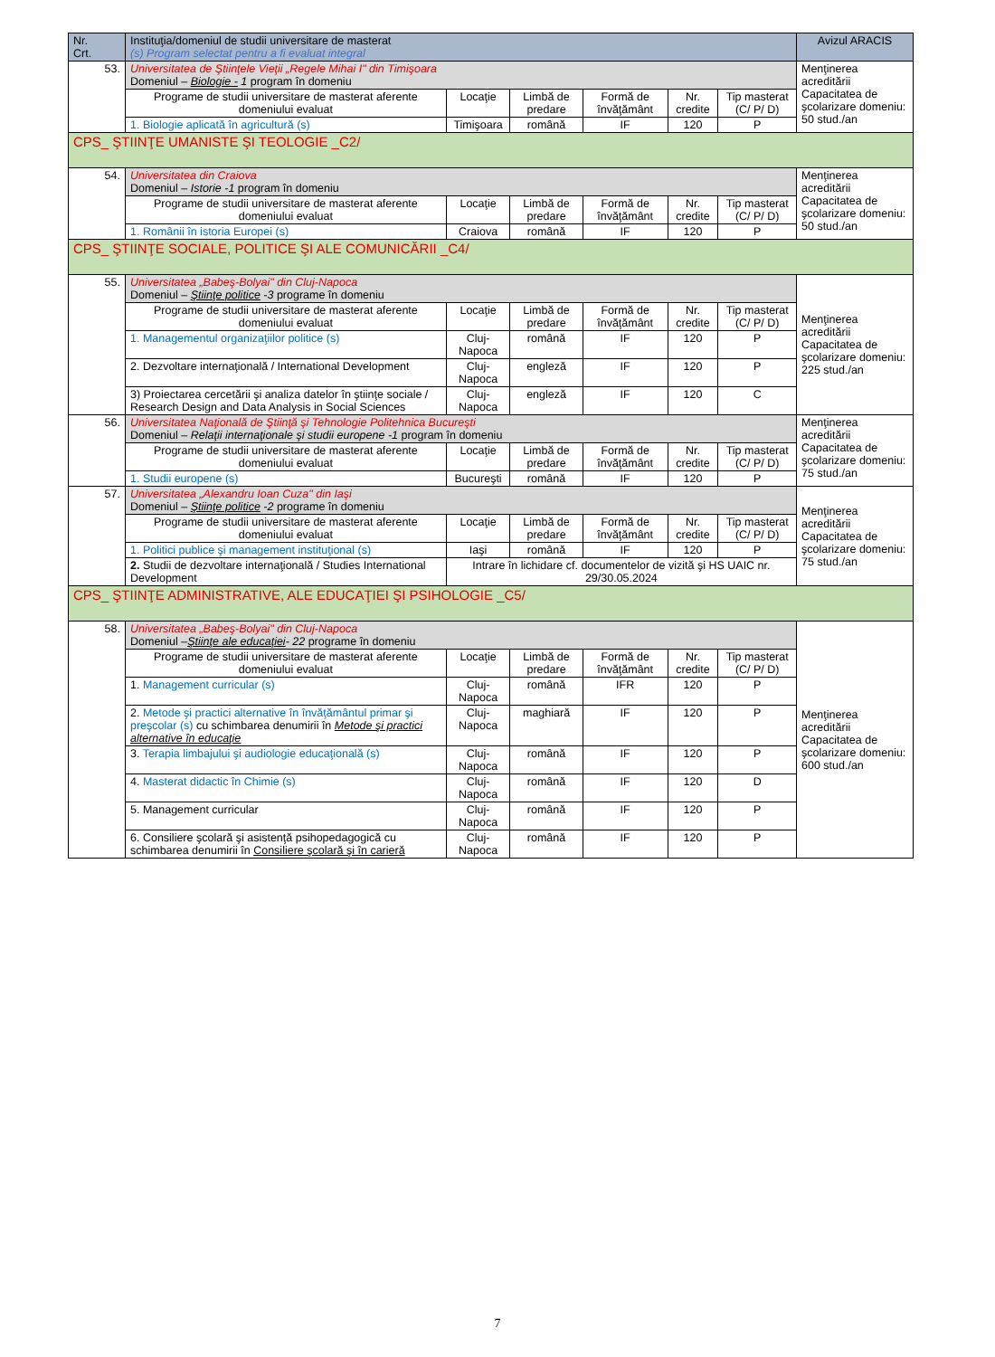| Nr. Crt. | Instituţia/domeniul de studii universitare de masterat (s) Program selectat pentru a fi evaluat integral | | | | | | Avizul ARACIS |
| --- | --- | --- | --- | --- | --- | --- | --- |
| 53. | Universitatea de Ştiinţele Vieţii „Regele Mihai I" din Timişoara Domeniul – Biologie - 1 program în domeniu | | | | | | Menţinerea acreditării Capacitatea de şcolarizare domeniu: 50 stud./an |
| | Programe de studii universitare de masterat aferente domeniului evaluat | Locaţie | Limbă de predare | Formă de învăţământ | Nr. credite | Tip masterat (C/ P/ D) | |
| | 1. Biologie aplicată în agricultură (s) | Timişoara | română | IF | 120 | P | |
| CPS_ ŞTIINŢE UMANISTE ŞI TEOLOGIE _C2/ | | | | | | | |
| 54. | Universitatea din Craiova Domeniul – Istorie -1 program în domeniu | | | | | | Menţinerea acreditării Capacitatea de şcolarizare domeniu: 50 stud./an |
| | Programe de studii universitare de masterat aferente domeniului evaluat | Locaţie | Limbă de predare | Formă de învăţământ | Nr. credite | Tip masterat (C/ P/ D) | |
| | 1. Românii în istoria Europei (s) | Craiova | română | IF | 120 | P | |
| CPS_ ŞTIINŢE SOCIALE, POLITICE ŞI ALE COMUNICĂRII _C4/ | | | | | | | |
| 55. | Universitatea „Babeş-Bolyai" din Cluj-Napoca Domeniul – Ştiinţe politice -3 programe în domeniu | | | | | | Menţinerea acreditării Capacitatea de şcolarizare domeniu: 225 stud./an |
| | Programe de studii universitare de masterat aferente domeniului evaluat | Locaţie | Limbă de predare | Formă de învăţământ | Nr. credite | Tip masterat (C/ P/ D) | |
| | 1. Managementul organizaţiilor politice (s) | Cluj-Napoca | română | IF | 120 | P | |
| | 2. Dezvoltare internaţională / International Development | Cluj-Napoca | engleză | IF | 120 | P | |
| | 3) Proiectarea cercetării şi analiza datelor în ştiinţe sociale / Research Design and Data Analysis in Social Sciences | Cluj-Napoca | engleză | IF | 120 | C | |
| 56. | Universitatea Naţională de Ştiinţă şi Tehnologie Politehnica Bucureşti Domeniul – Relaţii internaţionale şi studii europene -1 program în domeniu | | | | | | Menţinerea acreditării Capacitatea de şcolarizare domeniu: 75 stud./an |
| | Programe de studii universitare de masterat aferente domeniului evaluat | Locaţie | Limbă de predare | Formă de învăţământ | Nr. credite | Tip masterat (C/ P/ D) | |
| | 1. Studii europene (s) | Bucureşti | română | IF | 120 | P | |
| 57. | Universitatea „Alexandru Ioan Cuza" din Iaşi Domeniul – Ştiinţe politice -2 programe în domeniu | | | | | | Menţinerea acreditării Capacitatea de şcolarizare domeniu: 75 stud./an |
| | Programe de studii universitare de masterat aferente domeniului evaluat | Locaţie | Limbă de predare | Formă de învăţământ | Nr. credite | Tip masterat (C/ P/ D) | |
| | 1. Politici publice şi management instituţional (s) | Iaşi | română | IF | 120 | P | |
| | 2. Studii de dezvoltare internaţională / Studies International Development | Intrare în lichidare cf. documentelor de vizită şi HS UAIC nr. 29/30.05.2024 | | | | | |
| CPS_ ŞTIINŢE ADMINISTRATIVE, ALE EDUCAŢIEI ŞI PSIHOLOGIE _C5/ | | | | | | | |
| 58. | Universitatea „Babeş-Bolyai" din Cluj-Napoca Domeniul – Ştiinţe ale educaţiei - 22 programe în domeniu | | | | | | Menţinerea acreditării Capacitatea de şcolarizare domeniu: 600 stud./an |
| | Programe de studii universitare de masterat aferente domeniului evaluat | Locaţie | Limbă de predare | Formă de învăţământ | Nr. credite | Tip masterat (C/ P/ D) | |
| | 1. Management curricular (s) | Cluj-Napoca | română | IFR | 120 | P | |
| | 2. Metode şi practici alternative în învăţământul primar şi preşcolar (s) cu schimbarea denumirii în Metode şi practici alternative în educaţie | Cluj-Napoca | maghiară | IF | 120 | P | |
| | 3. Terapia limbajului şi audiologie educaţională (s) | Cluj-Napoca | română | IF | 120 | P | |
| | 4. Masterat didactic în Chimie (s) | Cluj-Napoca | română | IF | 120 | D | |
| | 5. Management curricular | Cluj-Napoca | română | IF | 120 | P | |
| | 6. Consiliere şcolară şi asistenţă psihopedagogică cu schimbarea denumirii în Consiliere şcolară şi în carieră | Cluj-Napoca | română | IF | 120 | P | |
7